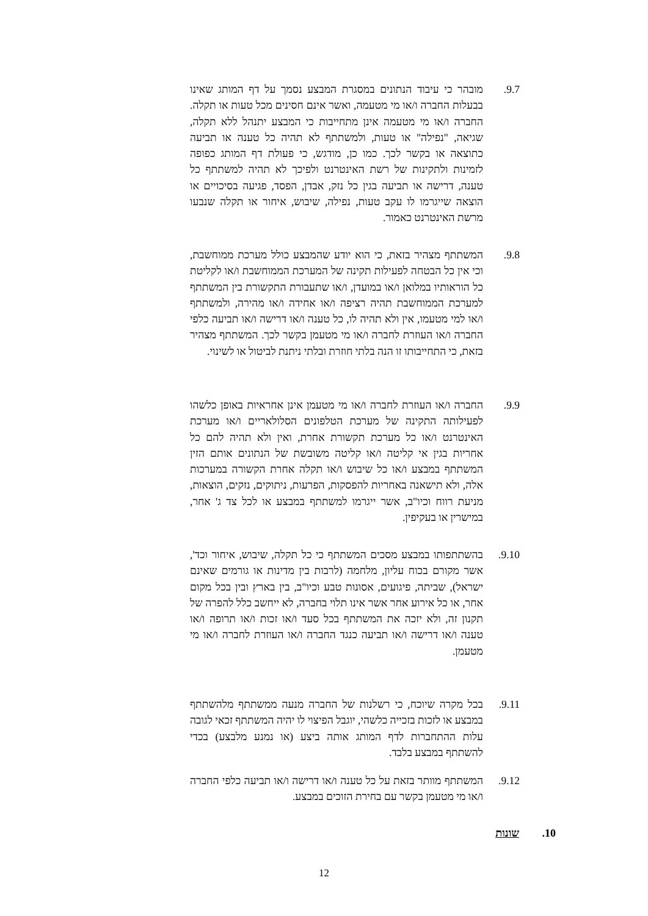9.7. מובהר כי עיבוד הנתונים במסגרת המבצע נסמך על דף המותג שאינו בבעלות החברה ו/או מי מטעמה, ואשר אינם חסינים מכל טעות או תקלה. החברה ו/או מי מטעמה אינן מתחייבות כי המבצע יתנהל ללא תקלה, שגיאה, "נפילה" או טעות, ולמשתתף לא תהיה כל טענה או תביעה כתוצאה או בקשר לכך. כמו כן, מודגש, כי פעולת דף המותג כפופה לזמינות ולתקינות של רשת האינטרנט ולפיכך לא תהיה למשתתף כל טענה, דרישה או תביעה בגין כל נזק, אבדן, הפסד, פגיעה בסיכויים או הוצאה שייגרמו לו עקב טעות, נפילה, שיבוש, איחור או תקלה שנבעו מרשת האינטרנט כאמור.
9.8. המשתתף מצהיר בזאת, כי הוא יודע שהמבצע כולל מערכת ממוחשבת, וכי אין כל הבטחה לפעילות תקינה של המערכת הממוחשבת ו/או לקליטת כל הוראותיו במלואן ו/או במועדן, ו/או שתעבורת התקשורת בין המשתתף למערכת הממוחשבת תהיה רציפה ו/או אחידה ו/או מהירה, ולמשתתף ו/או למי מטעמו, אין ולא תהיה לו, כל טענה ו/או דרישה ו/או תביעה כלפי החברה ו/או העוזרת לחברה ו/או מי מטעמן בקשר לכך. המשתתף מצהיר בזאת, כי התחייבותו זו הנה בלתי חוזרת ובלתי ניתנת לביטול או לשינוי.
9.9. החברה ו/או העוזרת לחברה ו/או מי מטעמן אינן אחראיות באופן כלשהו לפעילותה התקינה של מערכת הטלפונים הסלולאריים ו/או מערכת האינטרנט ו/או כל מערכת תקשורת אחרת, ואין ולא תהיה להם כל אחריות בגין אי קליטה ו/או קליטה משובשת של הנתונים אותם הזין המשתתף במבצע ו/או כל שיבוש ו/או תקלה אחרת הקשורה במערכות אלה, ולא תישאנה באחריות להפסקות, הפרעות, ניתוקים, נזקים, הוצאות, מניעת רווח וכיו"ב, אשר ייגרמו למשתתף במבצע או לכל צד ג' אחר, במישרין או בעקיפין.
9.10. בהשתתפותו במבצע מסכים המשתתף כי כל תקלה, שיבוש, איחור וכד', אשר מקורם בכוח עליון, מלחמה (לרבות בין מדינות או גורמים שאינם ישראל), שביתה, פיגועים, אסונות טבע וכיו"ב, בין בארץ ובין בכל מקום אחר, או כל אירוע אחר אשר אינו תלוי בחברה, לא ייחשב כלל להפרה של תקנון זה, ולא יזכה את המשתתף בכל סעד ו/או זכות ו/או תרופה ו/או טענה ו/או דרישה ו/או תביעה כנגד החברה ו/או העוזרת לחברה ו/או מי מטעמן.
9.11. בכל מקרה שיוכח, כי רשלנות של החברה מנעה ממשתתף מלהשתתף במבצע או לזכות בזכייה כלשהי, יוגבל הפיצוי לו יהיה המשתתף זכאי לגובה עלות ההתחברות לדף המותג אותה ביצע (או נמנע מלבצע) בכדי להשתתף במבצע בלבד.
9.12. המשתתף מוותר בזאת על כל טענה ו/או דרישה ו/או תביעה כלפי החברה ו/או מי מטעמן בקשר עם בחירת הזוכים במבצע.
10. שונות
12